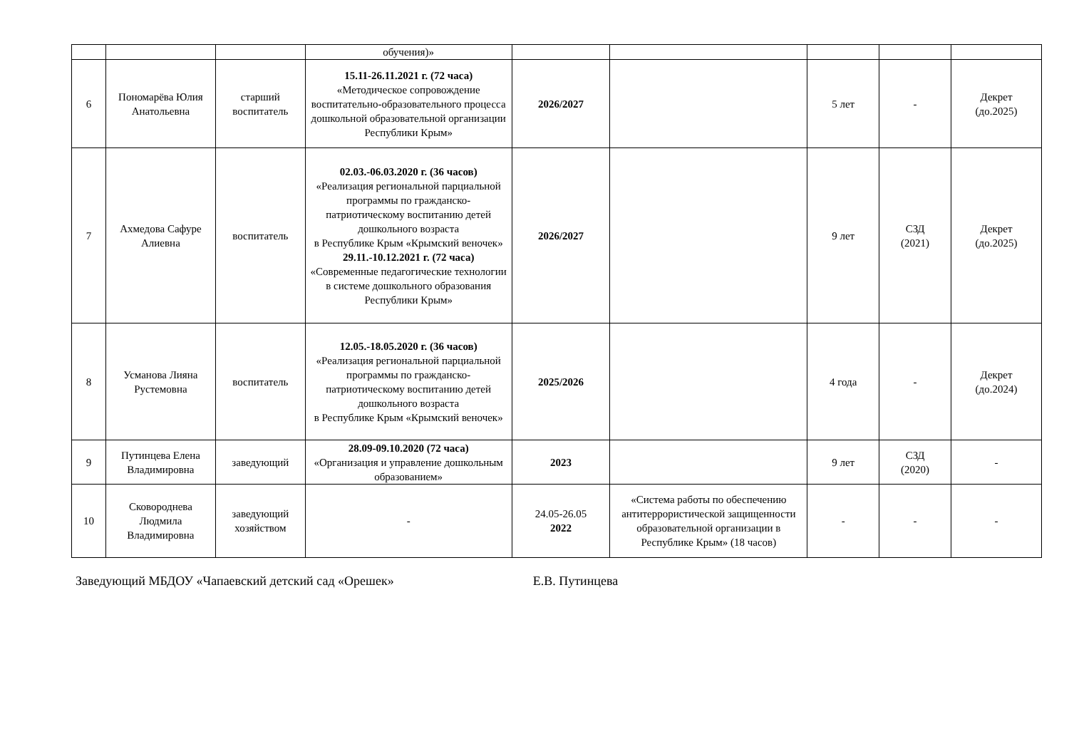| | | | обучения)» | | | | | |
| 6 | Пономарёва Юлия Анатольевна | старший воспитатель | 15.11-26.11.2021 г. (72 часа) «Методическое сопровождение воспитательно-образовательного процесса дошкольной образовательной организации Республики Крым» | 2026/2027 | | 5 лет | - | Декрет (до.2025) |
| 7 | Ахмедова Сафуре Алиевна | воспитатель | 02.03.-06.03.2020 г. (36 часов) «Реализация региональной парциальной программы по гражданско-патриотическому воспитанию детей дошкольного возраста в Республике Крым «Крымский веночек» 29.11.-10.12.2021 г. (72 часа) «Современные педагогические технологии в системе дошкольного образования Республики Крым» | 2026/2027 | | 9 лет | СЗД (2021) | Декрет (до.2025) |
| 8 | Усманова Лияна Рустемовна | воспитатель | 12.05.-18.05.2020 г. (36 часов) «Реализация региональной парциальной программы по гражданско-патриотическому воспитанию детей дошкольного возраста в Республике Крым «Крымский веночек» | 2025/2026 | | 4 года | - | Декрет (до.2024) |
| 9 | Путинцева Елена Владимировна | заведующий | 28.09-09.10.2020 (72 часа) «Организация и управление дошкольным образованием» | 2023 | | 9 лет | СЗД (2020) | - |
| 10 | Сковороднева Людмила Владимировна | заведующий хозяйством | - | 24.05-26.05 2022 | «Система работы по обеспечению антитеррористической защищенности образовательной организации в Республике Крым» (18 часов) | - | - | - |
Заведующий МБДОУ «Чапаевский детский сад «Орешек» Е.В. Путинцева